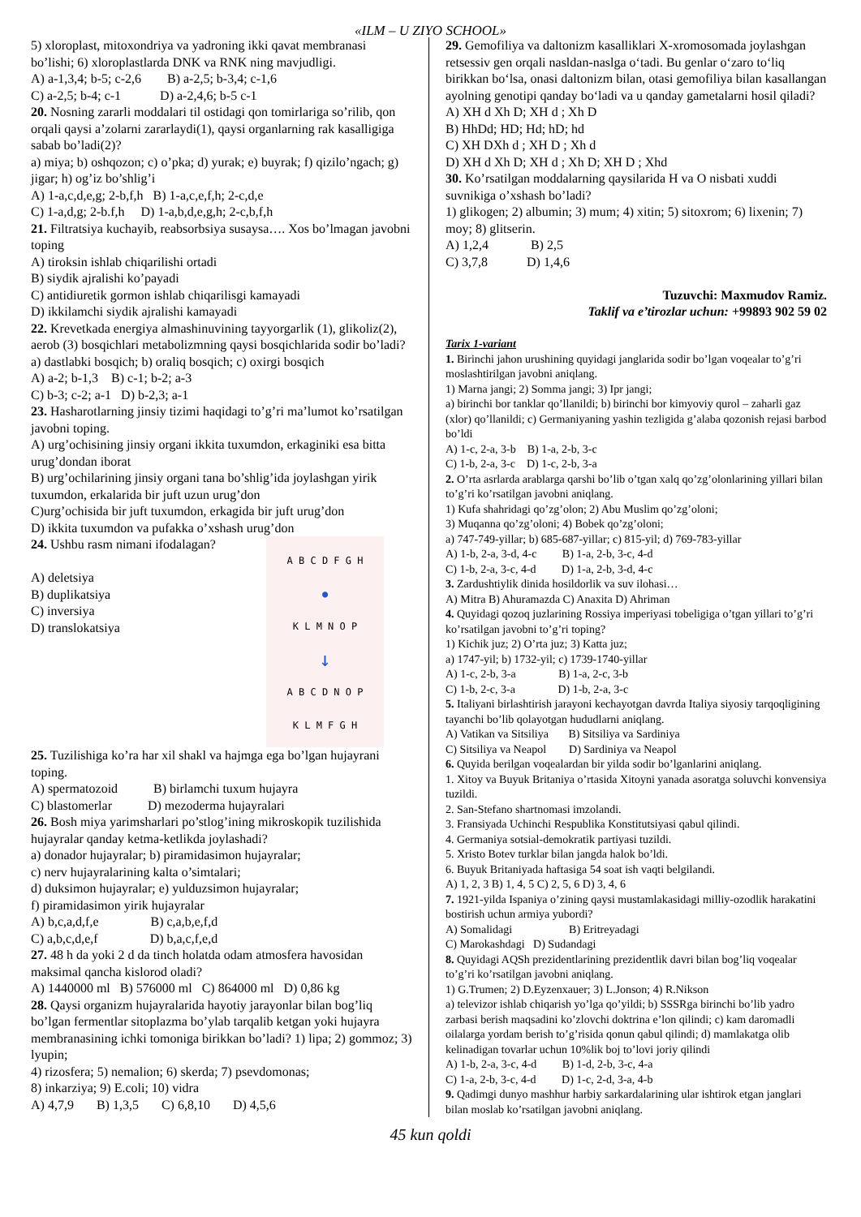«ILM – U ZIYO SCHOOL»
5) xloroplast, mitoxondriya va yadroning ikki qavat membranasi bo’lishi; 6) xloroplastlarda DNK va RNK ning mavjudligi.
A) a-1,3,4; b-5; c-2,6 B) a-2,5; b-3,4; c-1,6
C) a-2,5; b-4; c-1 D) a-2,4,6; b-5 c-1
20. Nosning zararli moddalari til ostidagi qon tomirlariga so’rilib, qon orqali qaysi a’zolarni zararlaydi(1), qaysi organlarning rak kasalligiga sabab bo’ladi(2)?
a) miya; b) oshqozon; c) o’pka; d) yurak; e) buyrak; f) qizilo’ngach; g) jigar; h) og’iz bo’shlig’i
A) 1-a,c,d,e,g; 2-b,f,h B) 1-a,c,e,f,h; 2-c,d,e
C) 1-a,d,g; 2-b.f,h D) 1-a,b,d,e,g,h; 2-c,b,f,h
21. Filtratsiya kuchayib, reabsorbsiya susaysa…. Xos bo’lmagan javobni toping
A) tiroksin ishlab chiqarilishi ortadi
B) siydik ajralishi ko’payadi
C) antidiuretik gormon ishlab chiqarilisgi kamayadi
D) ikkilamchi siydik ajralishi kamayadi
22. Krevetkada energiya almashinuvining tayyorgarlik (1), glikoliz(2), aerob (3) bosqichlari metabolizmning qaysi bosqichlarida sodir bo’ladi? a) dastlabki bosqich; b) oraliq bosqich; c) oxirgi bosqich
A) a-2; b-1,3 B) c-1; b-2; a-3
C) b-3; c-2; a-1 D) b-2,3; a-1
23. Hasharotlarning jinsiy tizimi haqidagi to’g’ri ma’lumot ko’rsatilgan javobni toping.
A) urg’ochisining jinsiy organi ikkita tuxumdon, erkaginiki esa bitta urug’dondan iborat
B) urg’ochilarining jinsiy organi tana bo’shlig’ida joylashgan yirik tuxumdon, erkalarida bir juft uzun urug’don
C)urg’ochisida bir juft tuxumdon, erkagida bir juft urug’don
D) ikkita tuxumdon va pufakka o’xshash urug’don
24. Ushbu rasm nimani ifodalagan?
A) deletsiya
B) duplikatsiya
C) inversiya
D) translokatsiya
A B C D F G H
●
K L M N O P
↓
A B C D N O P
K L M F G H
25. Tuzilishiga ko’ra har xil shakl va hajmga ega bo’lgan hujayrani toping.
A) spermatozoid B) birlamchi tuxum hujayra
C) blastomerlar D) mezoderma hujayralari
26. Bosh miya yarimsharlari po’stlog’ining mikroskopik tuzilishida hujayralar qanday ketma-ketlikda joylashadi?
a) donador hujayralar; b) piramidasimon hujayralar;
c) nerv hujayralarining kalta o’simtalari;
d) duksimon hujayralar; e) yulduzsimon hujayralar;
f) piramidasimon yirik hujayralar
A) b,c,a,d,f,e B) c,a,b,e,f,d
C) a,b,c,d,e,f D) b,a,c,f,e,d
27. 48 h da yoki 2 d da tinch holatda odam atmosfera havosidan maksimal qancha kislorod oladi?
A) 1440000 ml B) 576000 ml C) 864000 ml D) 0,86 kg
28. Qaysi organizm hujayralarida hayotiy jarayonlar bilan bog’liq bo’lgan fermentlar sitoplazma bo’ylab tarqalib ketgan yoki hujayra membranasining ichki tomoniga birikkan bo’ladi? 1) lipa; 2) gommoz; 3) lyupin;
4) rizosfera; 5) nemalion; 6) skerda; 7) psevdomonas;
8) inkarziya; 9) E.coli; 10) vidra
A) 4,7,9 B) 1,3,5 C) 6,8,10 D) 4,5,6
29. Gemofiliya va daltonizm kasalliklari X-xromosomada joylashgan retsessiv gen orqali nasldan-naslga o‘tadi. Bu genlar o‘zaro to‘liq birikkan bo‘lsa, onasi daltonizm bilan, otasi gemofiliya bilan kasallangan ayolning genotipi qanday bo‘ladi va u qanday gametalarni hosil qiladi?
A) XH d Xh D; XH d ; Xh D
B) HhDd; HD; Hd; hD; hd
C) XH DXh d ; XH D ; Xh d
D) XH d Xh D; XH d ; Xh D; XH D ; Xhd
30. Ko’rsatilgan moddalarning qaysilarida H va O nisbati xuddi suvnikiga o’xshash bo’ladi?
1) glikogen; 2) albumin; 3) mum; 4) xitin; 5) sitoxrom; 6) lixenin; 7) moy; 8) glitserin.
A) 1,2,4 B) 2,5
C) 3,7,8 D) 1,4,6
Tuzuvchi: Maxmudov Ramiz.
Taklif va e’tirozlar uchun: +99893 902 59 02
Tarix 1-variant
1. Birinchi jahon urushining quyidagi janglarida sodir bo’lgan voqealar to’g’ri moslashtirilgan javobni aniqlang.
1) Marna jangi; 2) Somma jangi; 3) Ipr jangi;
a) birinchi bor tanklar qo’llanildi; b) birinchi bor kimyoviy qurol – zaharli gaz (xlor) qo’llanildi; c) Germaniyaning yashin tezligida g’alaba qozonish rejasi barbod bo’ldi
A) 1-c, 2-a, 3-b B) 1-a, 2-b, 3-c
C) 1-b, 2-a, 3-c D) 1-c, 2-b, 3-a
2. O’rta asrlarda arablarga qarshi bo’lib o’tgan xalq qo’zg’olonlarining yillari bilan to’g’ri ko’rsatilgan javobni aniqlang.
1) Kufa shahridagi qo’zg’olon; 2) Abu Muslim qo’zg’oloni;
3) Muqanna qo’zg’oloni; 4) Bobek qo’zg’oloni;
a) 747-749-yillar; b) 685-687-yillar; c) 815-yil; d) 769-783-yillar
A) 1-b, 2-a, 3-d, 4-c B) 1-a, 2-b, 3-c, 4-d
C) 1-b, 2-a, 3-c, 4-d D) 1-a, 2-b, 3-d, 4-c
3. Zardushtiylik dinida hosildorlik va suv ilohasi…
A) Mitra B) Ahuramazda C) Anaxita D) Ahriman
4. Quyidagi qozoq juzlarining Rossiya imperiyasi tobeligiga o’tgan yillari to’g’ri ko’rsatilgan javobni to’g’ri toping?
1) Kichik juz; 2) O’rta juz; 3) Katta juz;
a) 1747-yil; b) 1732-yil; c) 1739-1740-yillar
A) 1-c, 2-b, 3-a B) 1-a, 2-c, 3-b
C) 1-b, 2-c, 3-a D) 1-b, 2-a, 3-c
5. Italiyani birlashtirish jarayoni kechayotgan davrda Italiya siyosiy tarqoqligining tayanchi bo’lib qolayotgan hududlarni aniqlang.
A) Vatikan va Sitsiliya B) Sitsiliya va Sardiniya
C) Sitsiliya va Neapol D) Sardiniya va Neapol
6. Quyida berilgan voqealardan bir yilda sodir bo’lganlarini aniqlang.
1. Xitoy va Buyuk Britaniya o’rtasida Xitoyni yanada asoratga soluvchi konvensiya tuzildi.
2. San-Stefano shartnomasi imzolandi.
3. Fransiyada Uchinchi Respublika Konstitutsiyasi qabul qilindi.
4. Germaniya sotsial-demokratik partiyasi tuzildi.
5. Xristo Botev turklar bilan jangda halok bo’ldi.
6. Buyuk Britaniyada haftasiga 54 soat ish vaqti belgilandi.
A) 1, 2, 3 B) 1, 4, 5 C) 2, 5, 6 D) 3, 4, 6
7. 1921-yilda Ispaniya o’zining qaysi mustamlakasidagi milliy-ozodlik harakatini bostirish uchun armiya yubordi?
A) Somalidagi B) Eritreyadagi
C) Marokashdagi D) Sudandagi
8. Quyidagi AQSh prezidentlarining prezidentlik davri bilan bog’liq voqealar to’g’ri ko’rsatilgan javobni aniqlang.
1) G.Trumen; 2) D.Eyzenxauer; 3) L.Jonson; 4) R.Nikson
a) televizor ishlab chiqarish yo’lga qo’yildi; b) SSSRga birinchi bo’lib yadro zarbasi berish maqsadini ko’zlovchi doktrina e’lon qilindi; c) kam daromadli oilalarga yordam berish to’g’risida qonun qabul qilindi; d) mamlakatga olib kelinadigan tovarlar uchun 10%lik boj to’lovi joriy qilindi
A) 1-b, 2-a, 3-c, 4-d B) 1-d, 2-b, 3-c, 4-a
C) 1-a, 2-b, 3-c, 4-d D) 1-c, 2-d, 3-a, 4-b
9. Qadimgi dunyo mashhur harbiy sarkardalarining ular ishtirok etgan janglari bilan moslab ko’rsatilgan javobni aniqlang.
45 kun qoldi